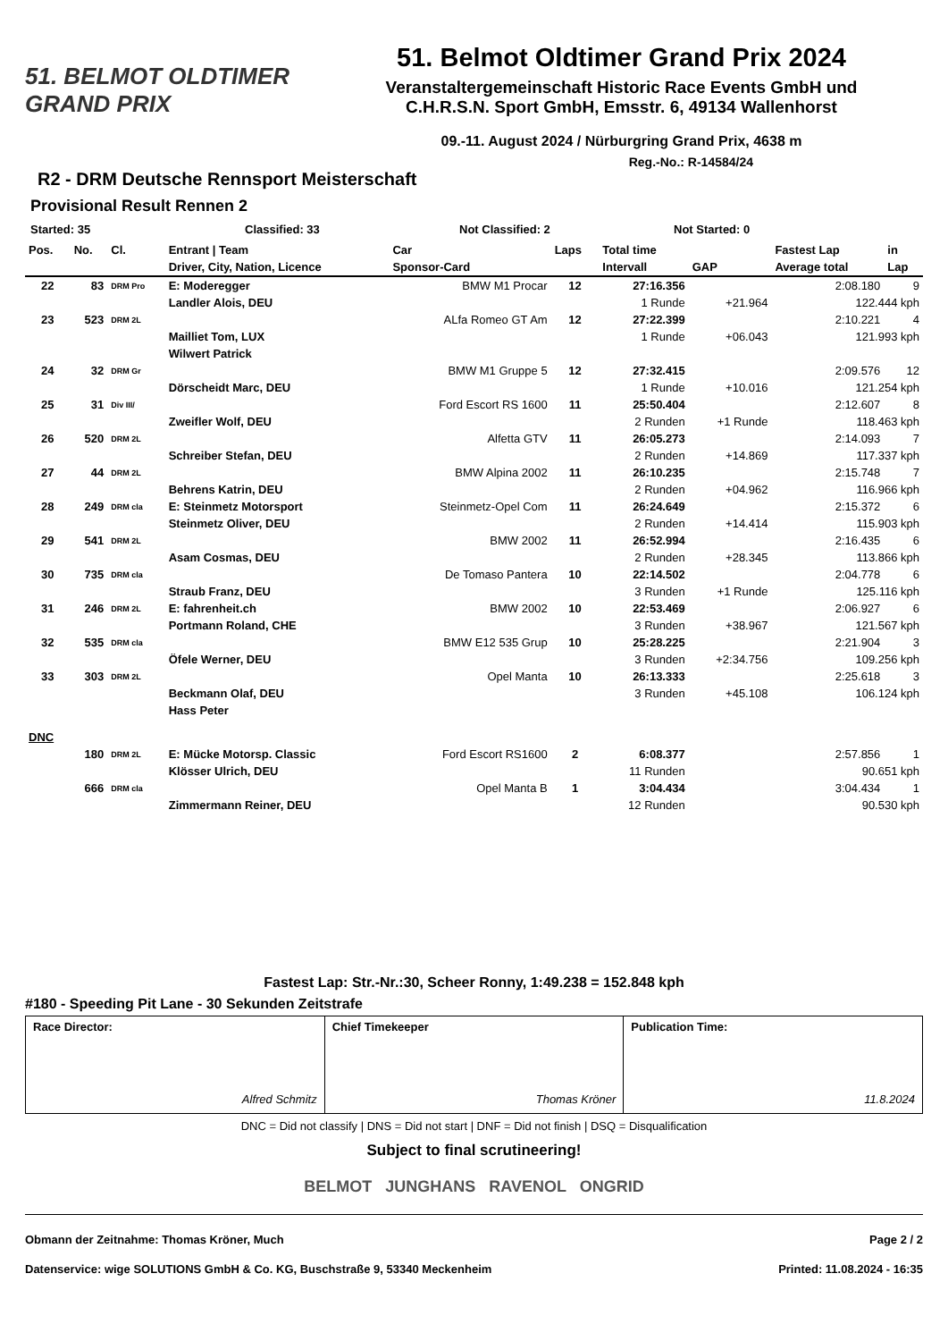51. BELMOT OLDTIMER GRAND PRIX
51. Belmot Oldtimer Grand Prix 2024
Veranstaltergemeinschaft Historic Race Events GmbH und
C.H.R.S.N. Sport GmbH, Emsstr. 6, 49134 Wallenhorst
09.-11. August 2024 / Nürburgring Grand Prix, 4638 m
Reg.-No.: R-14584/24
R2 - DRM Deutsche Rennsport Meisterschaft
Provisional Result Rennen 2
Started: 35 Classified: 33 Not Classified: 2 Not Started: 0
| Pos. | No. | Cl. | Entrant / Team | Car | Laps | Total time | | Fastest Lap | in |
| --- | --- | --- | --- | --- | --- | --- | --- | --- | --- |
| | | | Driver, City, Nation, Licence | Sponsor-Card | | Intervall | GAP | Average total | Lap |
| 22 | 83 | DRM Pro | E: Moderegger | BMW M1 Procar | 12 | 27:16.356 | | 2:08.180 | 9 |
| | | | Landler Alois, DEU | | | 1 Runde | +21.964 | 122.444 kph | |
| 23 | 523 | DRM 2L | | ALfa Romeo GT Am | 12 | 27:22.399 | | 2:10.221 | 4 |
| | | | Mailliet Tom, LUX | | | 1 Runde | +06.043 | 121.993 kph | |
| | | | Wilwert Patrick | | | | | | |
| 24 | 32 | DRM Gr | | BMW M1 Gruppe 5 | 12 | 27:32.415 | | 2:09.576 | 12 |
| | | | Dörscheidt Marc, DEU | | | 1 Runde | +10.016 | 121.254 kph | |
| 25 | 31 | Div III/ | | Ford Escort RS 1600 | 11 | 25:50.404 | | 2:12.607 | 8 |
| | | | Zweifler Wolf, DEU | | | 2 Runden | +1 Runde | 118.463 kph | |
| 26 | 520 | DRM 2L | | Alfetta GTV | 11 | 26:05.273 | | 2:14.093 | 7 |
| | | | Schreiber Stefan, DEU | | | 2 Runden | +14.869 | 117.337 kph | |
| 27 | 44 | DRM 2L | | BMW Alpina 2002 | 11 | 26:10.235 | | 2:15.748 | 7 |
| | | | Behrens Katrin, DEU | | | 2 Runden | +04.962 | 116.966 kph | |
| 28 | 249 | DRM cla | E: Steinmetz Motorsport | Steinmetz-Opel Com | 11 | 26:24.649 | | 2:15.372 | 6 |
| | | | Steinmetz Oliver, DEU | | | 2 Runden | +14.414 | 115.903 kph | |
| 29 | 541 | DRM 2L | | BMW 2002 | 11 | 26:52.994 | | 2:16.435 | 6 |
| | | | Asam Cosmas, DEU | | | 2 Runden | +28.345 | 113.866 kph | |
| 30 | 735 | DRM cla | | De Tomaso Pantera | 10 | 22:14.502 | | 2:04.778 | 6 |
| | | | Straub Franz, DEU | | | 3 Runden | +1 Runde | 125.116 kph | |
| 31 | 246 | DRM 2L | E: fahrenheit.ch | BMW 2002 | 10 | 22:53.469 | | 2:06.927 | 6 |
| | | | Portmann Roland, CHE | | | 3 Runden | +38.967 | 121.567 kph | |
| 32 | 535 | DRM cla | | BMW E12 535 Grup | 10 | 25:28.225 | | 2:21.904 | 3 |
| | | | Öfele Werner, DEU | | | 3 Runden | +2:34.756 | 109.256 kph | |
| 33 | 303 | DRM 2L | | Opel Manta | 10 | 26:13.333 | | 2:25.618 | 3 |
| | | | Beckmann Olaf, DEU | | | 3 Runden | +45.108 | 106.124 kph | |
| | | | Hass Peter | | | | | | |
| DNC | | | | | | | | | |
| | 180 | DRM 2L | E: Mücke Motorsp. Classic | Ford Escort RS1600 | 2 | 6:08.377 | | 2:57.856 | 1 |
| | | | Klösser Ulrich, DEU | | | 11 Runden | | 90.651 kph | |
| | 666 | DRM cla | | Opel Manta B | 1 | 3:04.434 | | 3:04.434 | 1 |
| | | | Zimmermann Reiner, DEU | | | 12 Runden | | 90.530 kph | |
Fastest Lap: Str.-Nr.:30, Scheer Ronny, 1:49.238 = 152.848 kph
#180 - Speeding Pit Lane - 30 Sekunden Zeitstrafe
| Race Director: Alfred Schmitz | Chief Timekeeper Thomas Kröner | Publication Time: 11.8.2024 |
DNC = Did not classify | DNS = Did not start | DNF = Did not finish | DSQ = Disqualification
Subject to final scrutineering!
BELMOT JUNGHANS RAVENOL ONGRID
Obmann der Zeitnahme: Thomas Kröner, Much Page 2 / 2
Datenservice: wige SOLUTIONS GmbH & Co. KG, Buschstraße 9, 53340 Meckenheim Printed: 11.08.2024 - 16:35